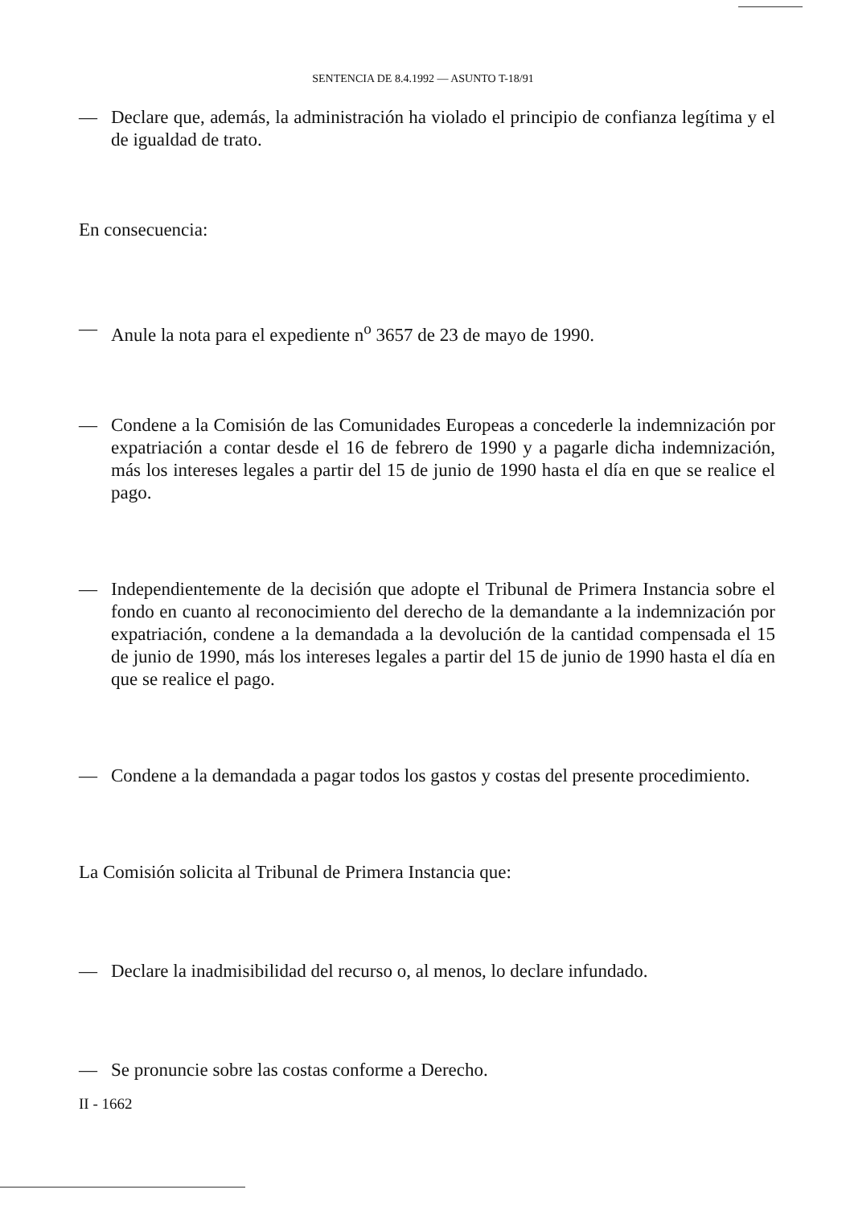SENTENCIA DE 8.4.1992 — ASUNTO T-18/91
— Declare que, además, la administración ha violado el principio de confianza legítima y el de igualdad de trato.
En consecuencia:
— Anule la nota para el expediente n<sup>o</sup> 3657 de 23 de mayo de 1990.
— Condene a la Comisión de las Comunidades Europeas a concederle la indemnización por expatriación a contar desde el 16 de febrero de 1990 y a pagarle dicha indemnización, más los intereses legales a partir del 15 de junio de 1990 hasta el día en que se realice el pago.
— Independientemente de la decisión que adopte el Tribunal de Primera Instancia sobre el fondo en cuanto al reconocimiento del derecho de la demandante a la indemnización por expatriación, condene a la demandada a la devolución de la cantidad compensada el 15 de junio de 1990, más los intereses legales a partir del 15 de junio de 1990 hasta el día en que se realice el pago.
— Condene a la demandada a pagar todos los gastos y costas del presente procedimiento.
La Comisión solicita al Tribunal de Primera Instancia que:
— Declare la inadmisibilidad del recurso o, al menos, lo declare infundado.
— Se pronuncie sobre las costas conforme a Derecho.
II - 1662